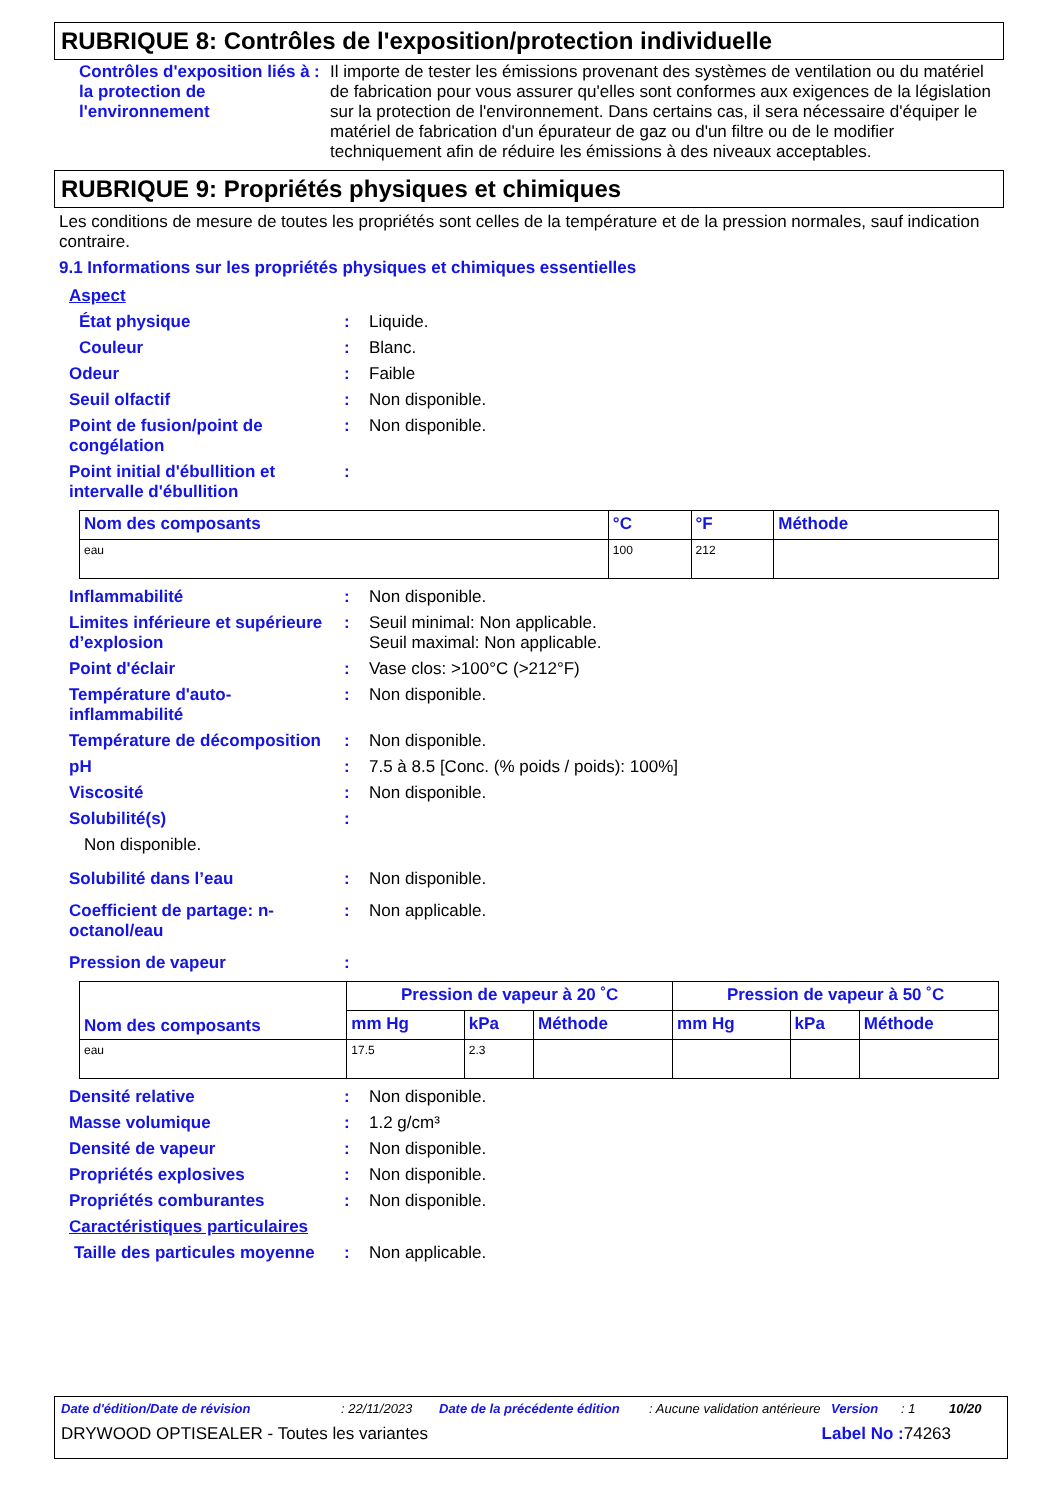RUBRIQUE 8: Contrôles de l'exposition/protection individuelle
Contrôles d'exposition liés à la protection de l'environnement
: Il importe de tester les émissions provenant des systèmes de ventilation ou du matériel de fabrication pour vous assurer qu'elles sont conformes aux exigences de la législation sur la protection de l'environnement. Dans certains cas, il sera nécessaire d'équiper le matériel de fabrication d'un épurateur de gaz ou d'un filtre ou de le modifier techniquement afin de réduire les émissions à des niveaux acceptables.
RUBRIQUE 9: Propriétés physiques et chimiques
Les conditions de mesure de toutes les propriétés sont celles de la température et de la pression normales, sauf indication contraire.
9.1 Informations sur les propriétés physiques et chimiques essentielles
Aspect
État physique : Liquide.
Couleur : Blanc.
Odeur : Faible
Seuil olfactif : Non disponible.
Point de fusion/point de congélation
: Non disponible.
Point initial d'ébullition et intervalle d'ébullition
:
| Nom des composants | °C | °F | Méthode |
| --- | --- | --- | --- |
| eau | 100 | 212 | |
Inflammabilité : Non disponible.
Limites inférieure et supérieure d’explosion
: Seuil minimal: Non applicable.
Seuil maximal: Non applicable.
Point d'éclair : Vase clos: >100°C (>212°F)
Température d'auto-inflammabilité
: Non disponible.
Température de décomposition
: Non disponible.
pH : 7.5 à 8.5 [Conc. (% poids / poids): 100%]
Viscosité : Non disponible.
Solubilité(s) :
Non disponible.
Solubilité dans l’eau : Non disponible.
Coefficient de partage: n-octanol/eau
: Non applicable.
Pression de vapeur :
| Nom des composants | Pression de vapeur à 20 ˚C | | | Pression de vapeur à 50 ˚C | | |
| --- | --- | --- | --- | --- | --- | --- |
| | mm Hg | kPa | Méthode | mm Hg | kPa | Méthode |
| eau | 17.5 | 2.3 | | | | |
Densité relative : Non disponible.
Masse volumique : 1.2 g/cm³
Densité de vapeur : Non disponible.
Propriétés explosives : Non disponible.
Propriétés comburantes : Non disponible.
Caractéristiques particulaires
Taille des particules moyenne
: Non applicable.
Date d'édition/Date de révision: 22/11/2023 Date de la précédente édition: Aucune validation antérieure Version: 1 10/20
DRYWOOD OPTISEALER - Toutes les variantes Label No : 74263